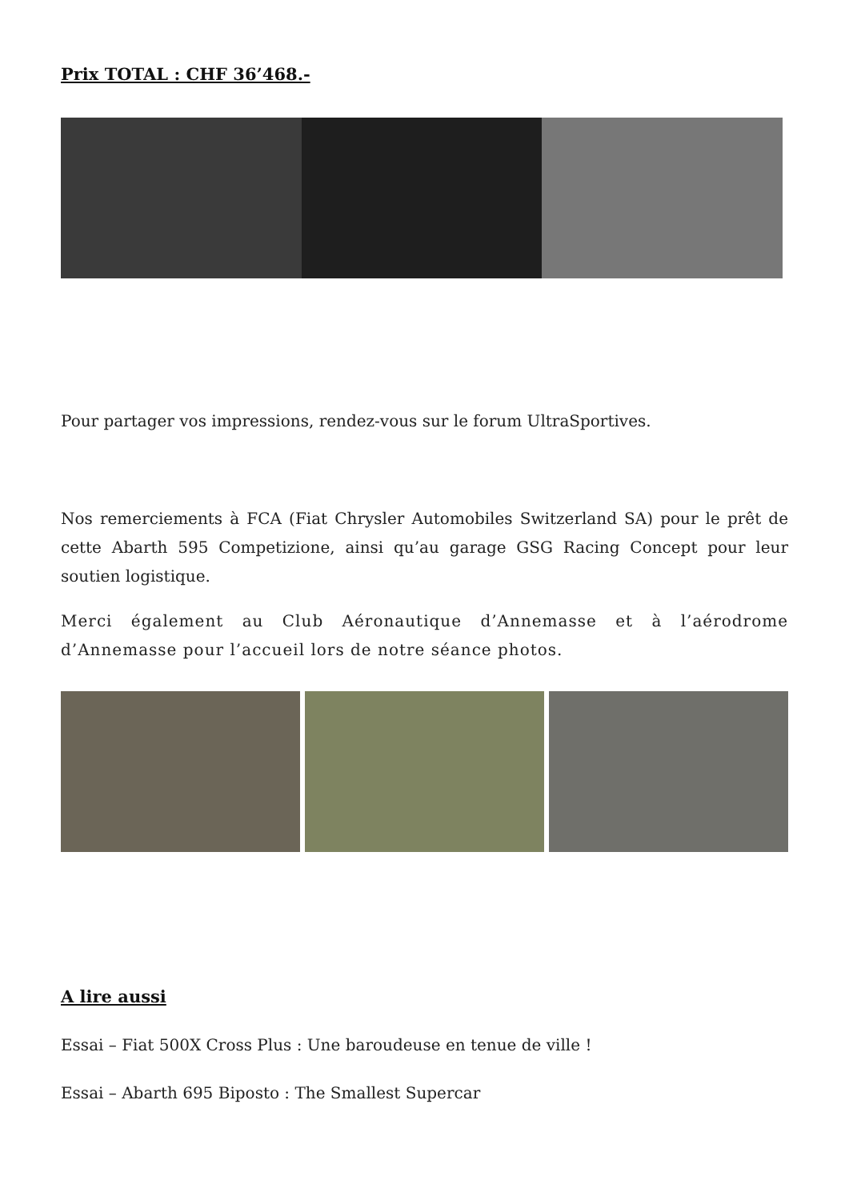Prix TOTAL : CHF 36’468.-
Pour partager vos impressions, rendez-vous sur le forum UltraSportives.
Nos remerciements à FCA (Fiat Chrysler Automobiles Switzerland SA) pour le prêt de cette Abarth 595 Competizione, ainsi qu’au garage GSG Racing Concept pour leur soutien logistique.
Merci également au Club Aéronautique d’Annemasse et à l’aérodrome d’Annemasse pour l’accueil lors de notre séance photos.
A lire aussi
Essai – Fiat 500X Cross Plus : Une baroudeuse en tenue de ville !
Essai – Abarth 695 Biposto : The Smallest Supercar